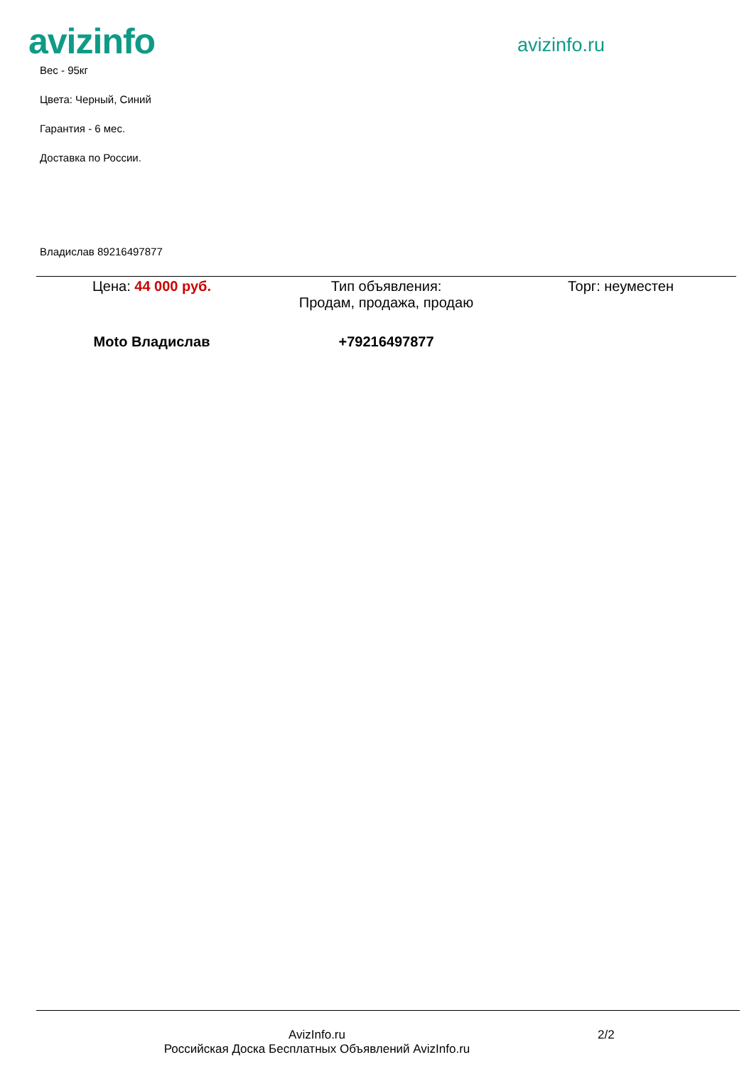avizinfo
avizinfo.ru
Вес - 95кг
Цвета: Черный, Синий
Гарантия - 6 мес.
Доставка по России.
Владислав 89216497877
| Цена: 44 000 руб. | Тип объявления: Продам, продажа, продаю | Торг: неуместен |
| Moto Владислав | +79216497877 | |
AvizInfo.ru
Российская Доска Бесплатных Объявлений AvizInfo.ru
2/2